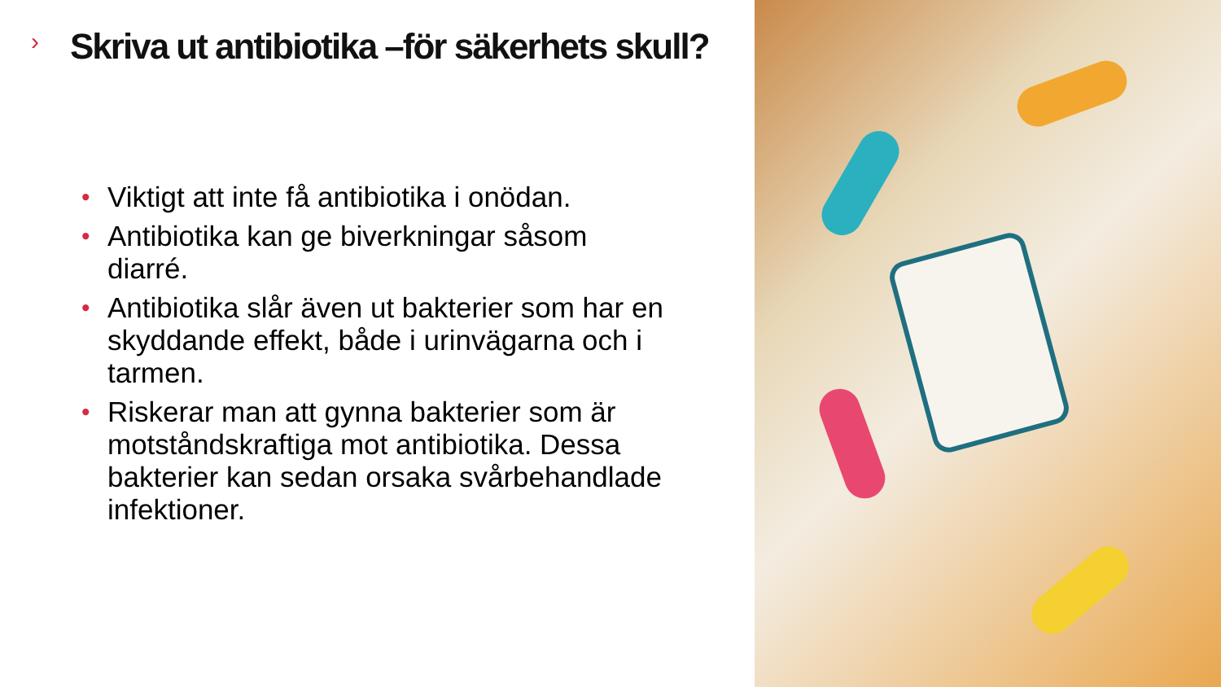›
Skriva ut antibiotika –för säkerhets skull?
• Viktigt att inte få antibiotika i onödan.
• Antibiotika kan ge biverkningar såsom diarré.
• Antibiotika slår även ut bakterier som har en skyddande effekt, både i urinvägarna och i tarmen.
• Riskerar man att gynna bakterier som är motståndskraftiga mot antibiotika. Dessa bakterier kan sedan orsaka svårbehandlade infektioner.